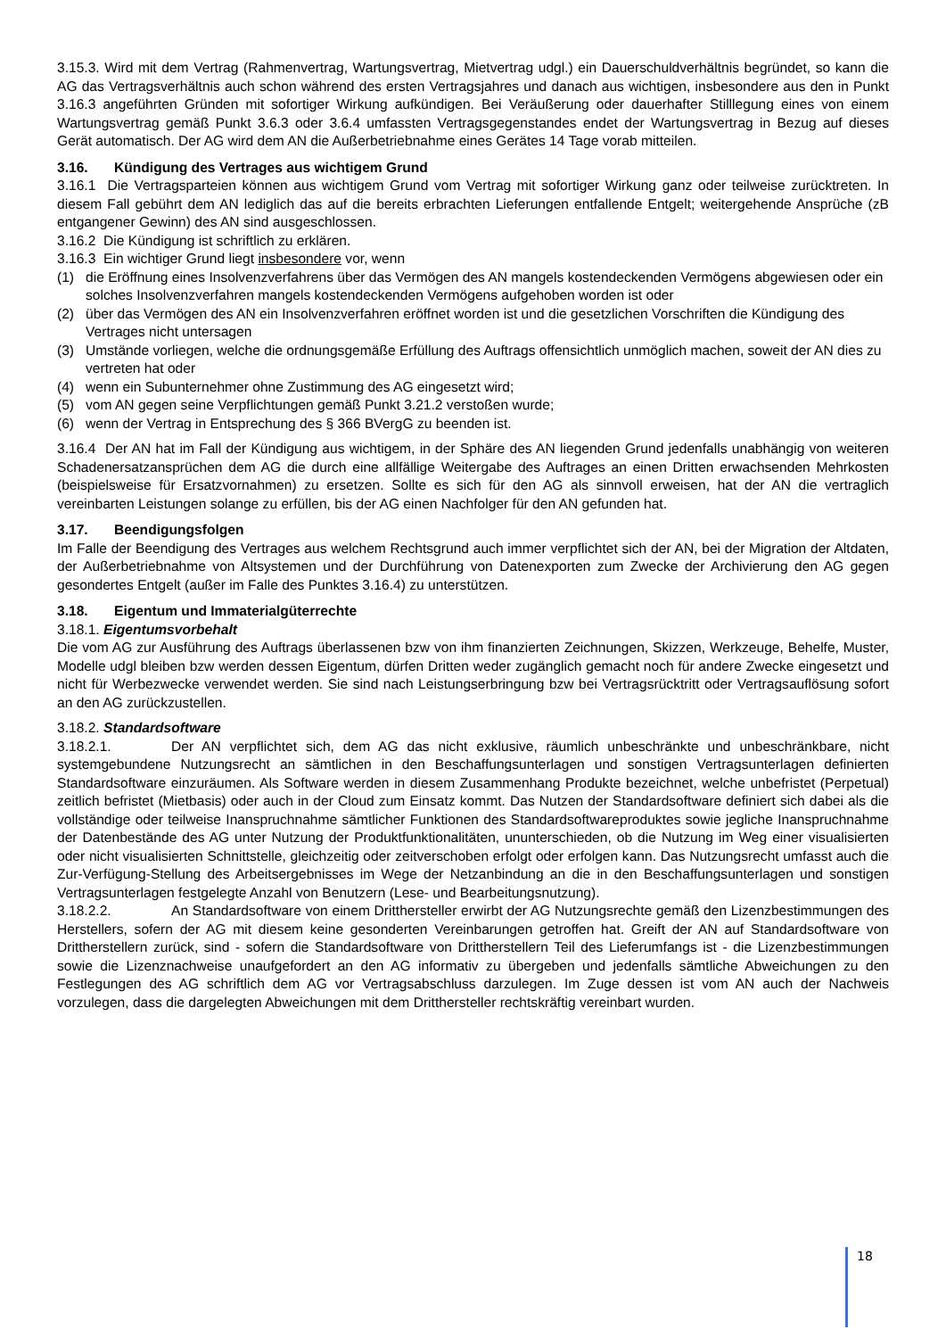3.15.3. Wird mit dem Vertrag (Rahmenvertrag, Wartungsvertrag, Mietvertrag udgl.) ein Dauerschuldverhältnis begründet, so kann die AG das Vertragsverhältnis auch schon während des ersten Vertragsjahres und danach aus wichtigen, insbesondere aus den in Punkt 3.16.3 angeführten Gründen mit sofortiger Wirkung aufkündigen. Bei Veräußerung oder dauerhafter Stilllegung eines von einem Wartungsvertrag gemäß Punkt 3.6.3 oder 3.6.4 umfassten Vertragsgegenstandes endet der Wartungsvertrag in Bezug auf dieses Gerät automatisch. Der AG wird dem AN die Außerbetriebnahme eines Gerätes 14 Tage vorab mitteilen.
3.16. Kündigung des Vertrages aus wichtigem Grund
3.16.1 Die Vertragsparteien können aus wichtigem Grund vom Vertrag mit sofortiger Wirkung ganz oder teilweise zurücktreten. In diesem Fall gebührt dem AN lediglich das auf die bereits erbrachten Lieferungen entfallende Entgelt; weitergehende Ansprüche (zB entgangener Gewinn) des AN sind ausgeschlossen.
3.16.2 Die Kündigung ist schriftlich zu erklären.
3.16.3 Ein wichtiger Grund liegt insbesondere vor, wenn
(1) die Eröffnung eines Insolvenzverfahrens über das Vermögen des AN mangels kostendeckenden Vermögens abgewiesen oder ein solches Insolvenzverfahren mangels kostendeckenden Vermögens aufgehoben worden ist oder
(2) über das Vermögen des AN ein Insolvenzverfahren eröffnet worden ist und die gesetzlichen Vorschriften die Kündigung des Vertrages nicht untersagen
(3) Umstände vorliegen, welche die ordnungsgemäße Erfüllung des Auftrags offensichtlich unmöglich machen, soweit der AN dies zu vertreten hat oder
(4) wenn ein Subunternehmer ohne Zustimmung des AG eingesetzt wird;
(5) vom AN gegen seine Verpflichtungen gemäß Punkt 3.21.2 verstoßen wurde;
(6) wenn der Vertrag in Entsprechung des § 366 BVergG zu beenden ist.
3.16.4 Der AN hat im Fall der Kündigung aus wichtigem, in der Sphäre des AN liegenden Grund jedenfalls unabhängig von weiteren Schadenersatzansprüchen dem AG die durch eine allfällige Weitergabe des Auftrages an einen Dritten erwachsenden Mehrkosten (beispielsweise für Ersatzvornahmen) zu ersetzen. Sollte es sich für den AG als sinnvoll erweisen, hat der AN die vertraglich vereinbarten Leistungen solange zu erfüllen, bis der AG einen Nachfolger für den AN gefunden hat.
3.17. Beendigungsfolgen
Im Falle der Beendigung des Vertrages aus welchem Rechtsgrund auch immer verpflichtet sich der AN, bei der Migration der Altdaten, der Außerbetriebnahme von Altsystemen und der Durchführung von Datenexporten zum Zwecke der Archivierung den AG gegen gesondertes Entgelt (außer im Falle des Punktes 3.16.4) zu unterstützen.
3.18. Eigentum und Immaterialgüterrechte
3.18.1. Eigentumsvorbehalt
Die vom AG zur Ausführung des Auftrags überlassenen bzw von ihm finanzierten Zeichnungen, Skizzen, Werkzeuge, Behelfe, Muster, Modelle udgl bleiben bzw werden dessen Eigentum, dürfen Dritten weder zugänglich gemacht noch für andere Zwecke eingesetzt und nicht für Werbezwecke verwendet werden. Sie sind nach Leistungserbringung bzw bei Vertragsrücktritt oder Vertragsauflösung sofort an den AG zurückzustellen.
3.18.2. Standardsoftware
3.18.2.1. Der AN verpflichtet sich, dem AG das nicht exklusive, räumlich unbeschränkte und unbeschränkbare, nicht systemgebundene Nutzungsrecht an sämtlichen in den Beschaffungsunterlagen und sonstigen Vertragsunterlagen definierten Standardsoftware einzuräumen. Als Software werden in diesem Zusammenhang Produkte bezeichnet, welche unbefristet (Perpetual) zeitlich befristet (Mietbasis) oder auch in der Cloud zum Einsatz kommt. Das Nutzen der Standardsoftware definiert sich dabei als die vollständige oder teilweise Inanspruchnahme sämtlicher Funktionen des Standardsoftwareproduktes sowie jegliche Inanspruchnahme der Datenbestände des AG unter Nutzung der Produktfunktionalitäten, ununterschieden, ob die Nutzung im Weg einer visualisierten oder nicht visualisierten Schnittstelle, gleichzeitig oder zeitverschoben erfolgt oder erfolgen kann. Das Nutzungsrecht umfasst auch die Zur-Verfügung-Stellung des Arbeitsergebnisses im Wege der Netzanbindung an die in den Beschaffungsunterlagen und sonstigen Vertragsunterlagen festgelegte Anzahl von Benutzern (Lese- und Bearbeitungsnutzung).
3.18.2.2. An Standardsoftware von einem Dritthersteller erwirbt der AG Nutzungsrechte gemäß den Lizenzbestimmungen des Herstellers, sofern der AG mit diesem keine gesonderten Vereinbarungen getroffen hat. Greift der AN auf Standardsoftware von Drittherstellern zurück, sind - sofern die Standardsoftware von Drittherstellern Teil des Lieferumfangs ist - die Lizenzbestimmungen sowie die Lizenznachweise unaufgefordert an den AG informativ zu übergeben und jedenfalls sämtliche Abweichungen zu den Festlegungen des AG schriftlich dem AG vor Vertragsabschluss darzulegen. Im Zuge dessen ist vom AN auch der Nachweis vorzulegen, dass die dargelegten Abweichungen mit dem Dritthersteller rechtskräftig vereinbart wurden.
18